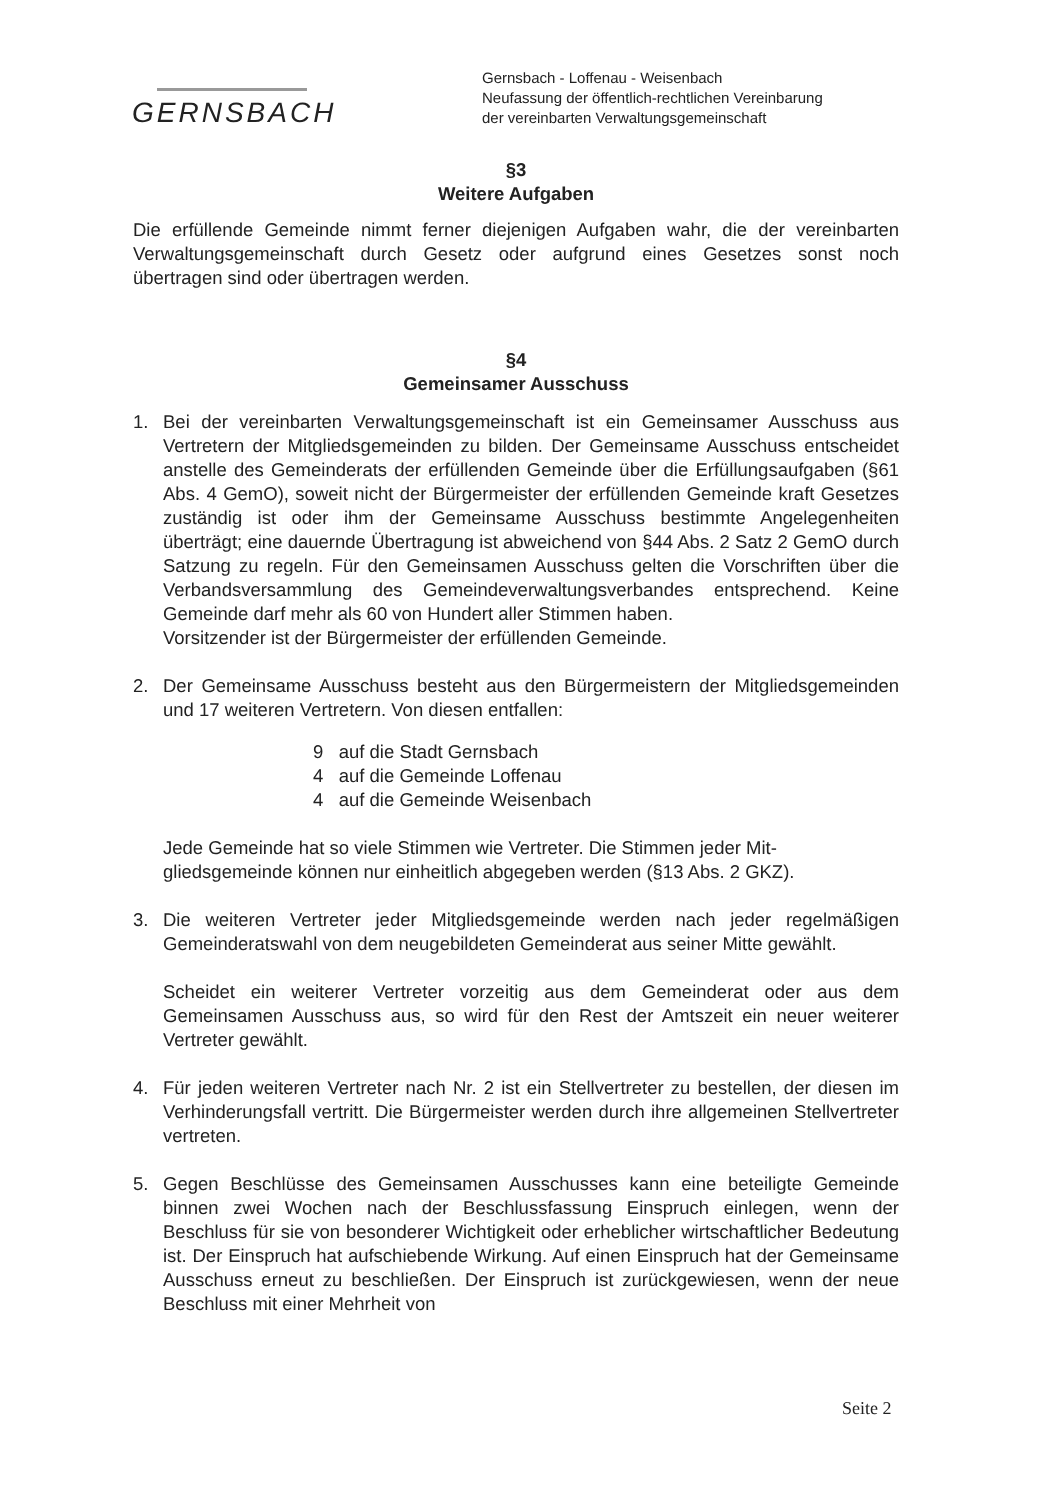GERNSBACH
Gernsbach - Loffenau - Weisenbach
Neufassung der öffentlich-rechtlichen Vereinbarung
der vereinbarten Verwaltungsgemeinschaft
§3
Weitere Aufgaben
Die erfüllende Gemeinde nimmt ferner diejenigen Aufgaben wahr, die der vereinbarten Verwaltungsgemeinschaft durch Gesetz oder aufgrund eines Gesetzes sonst noch übertragen sind oder übertragen werden.
§4
Gemeinsamer Ausschuss
1. Bei der vereinbarten Verwaltungsgemeinschaft ist ein Gemeinsamer Ausschuss aus Vertretern der Mitgliedsgemeinden zu bilden. Der Gemeinsame Ausschuss entscheidet anstelle des Gemeinderats der erfüllenden Gemeinde über die Erfüllungsaufgaben (§61 Abs. 4 GemO), soweit nicht der Bürgermeister der erfüllenden Gemeinde kraft Gesetzes zuständig ist oder ihm der Gemeinsame Ausschuss bestimmte Angelegenheiten überträgt; eine dauernde Übertragung ist abweichend von §44 Abs. 2 Satz 2 GemO durch Satzung zu regeln. Für den Gemeinsamen Ausschuss gelten die Vorschriften über die Verbandsversammlung des Gemeindeverwaltungsverbandes entsprechend. Keine Gemeinde darf mehr als 60 von Hundert aller Stimmen haben.
Vorsitzender ist der Bürgermeister der erfüllenden Gemeinde.
2. Der Gemeinsame Ausschuss besteht aus den Bürgermeistern der Mitgliedsgemeinden und 17 weiteren Vertretern. Von diesen entfallen:
9 auf die Stadt Gernsbach
4 auf die Gemeinde Loffenau
4 auf die Gemeinde Weisenbach
Jede Gemeinde hat so viele Stimmen wie Vertreter. Die Stimmen jeder Mit-
gliedsgemeinde können nur einheitlich abgegeben werden (§13 Abs. 2 GKZ).
3. Die weiteren Vertreter jeder Mitgliedsgemeinde werden nach jeder regelmäßigen Gemeinderatswahl von dem neugebildeten Gemeinderat aus seiner Mitte gewählt.
Scheidet ein weiterer Vertreter vorzeitig aus dem Gemeinderat oder aus dem Gemeinsamen Ausschuss aus, so wird für den Rest der Amtszeit ein neuer weiterer Vertreter gewählt.
4. Für jeden weiteren Vertreter nach Nr. 2 ist ein Stellvertreter zu bestellen, der diesen im Verhinderungsfall vertritt. Die Bürgermeister werden durch ihre allgemeinen Stellvertreter vertreten.
5. Gegen Beschlüsse des Gemeinsamen Ausschusses kann eine beteiligte Gemeinde binnen zwei Wochen nach der Beschlussfassung Einspruch einlegen, wenn der Beschluss für sie von besonderer Wichtigkeit oder erheblicher wirtschaftlicher Bedeutung ist. Der Einspruch hat aufschiebende Wirkung. Auf einen Einspruch hat der Gemeinsame Ausschuss erneut zu beschließen. Der Einspruch ist zurückgewiesen, wenn der neue Beschluss mit einer Mehrheit von
Seite 2